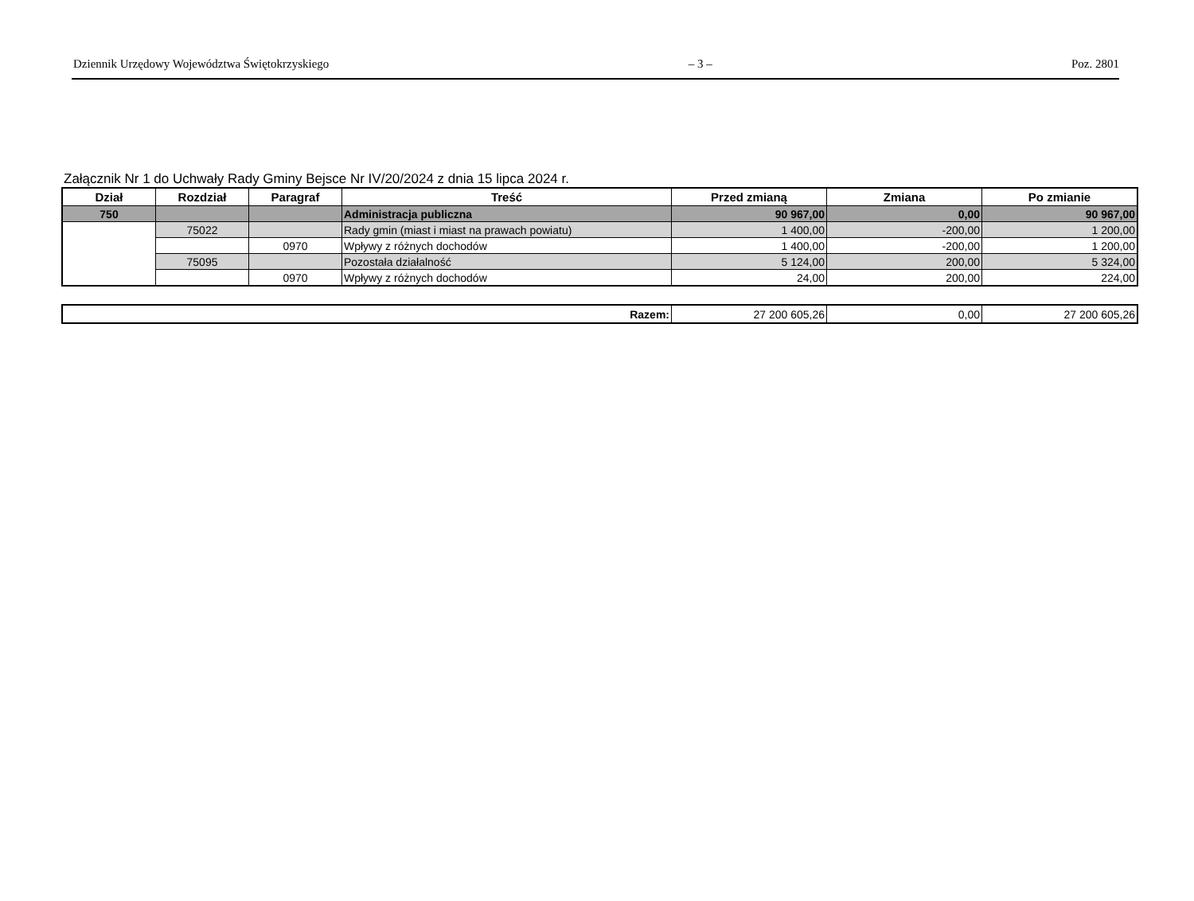Dziennik Urzędowy Województwa Świętokrzyskiego – 3 – Poz. 2801
Załącznik Nr 1 do Uchwały Rady Gminy Bejsce Nr IV/20/2024 z dnia 15 lipca 2024 r.
| Dział | Rozdział | Paragraf | Treść | Przed zmianą | Zmiana | Po zmianie |
| --- | --- | --- | --- | --- | --- | --- |
| 750 | | | Administracja publiczna | 90 967,00 | 0,00 | 90 967,00 |
| | 75022 | | Rady gmin (miast i miast na prawach powiatu) | 1 400,00 | -200,00 | 1 200,00 |
| | | 0970 | Wpływy z różnych dochodów | 1 400,00 | -200,00 | 1 200,00 |
| | 75095 | | Pozostała działalność | 5 124,00 | 200,00 | 5 324,00 |
| | | 0970 | Wpływy z różnych dochodów | 24,00 | 200,00 | 224,00 |
| Razem: | 27 200 605,26 | 0,00 | 27 200 605,26 |